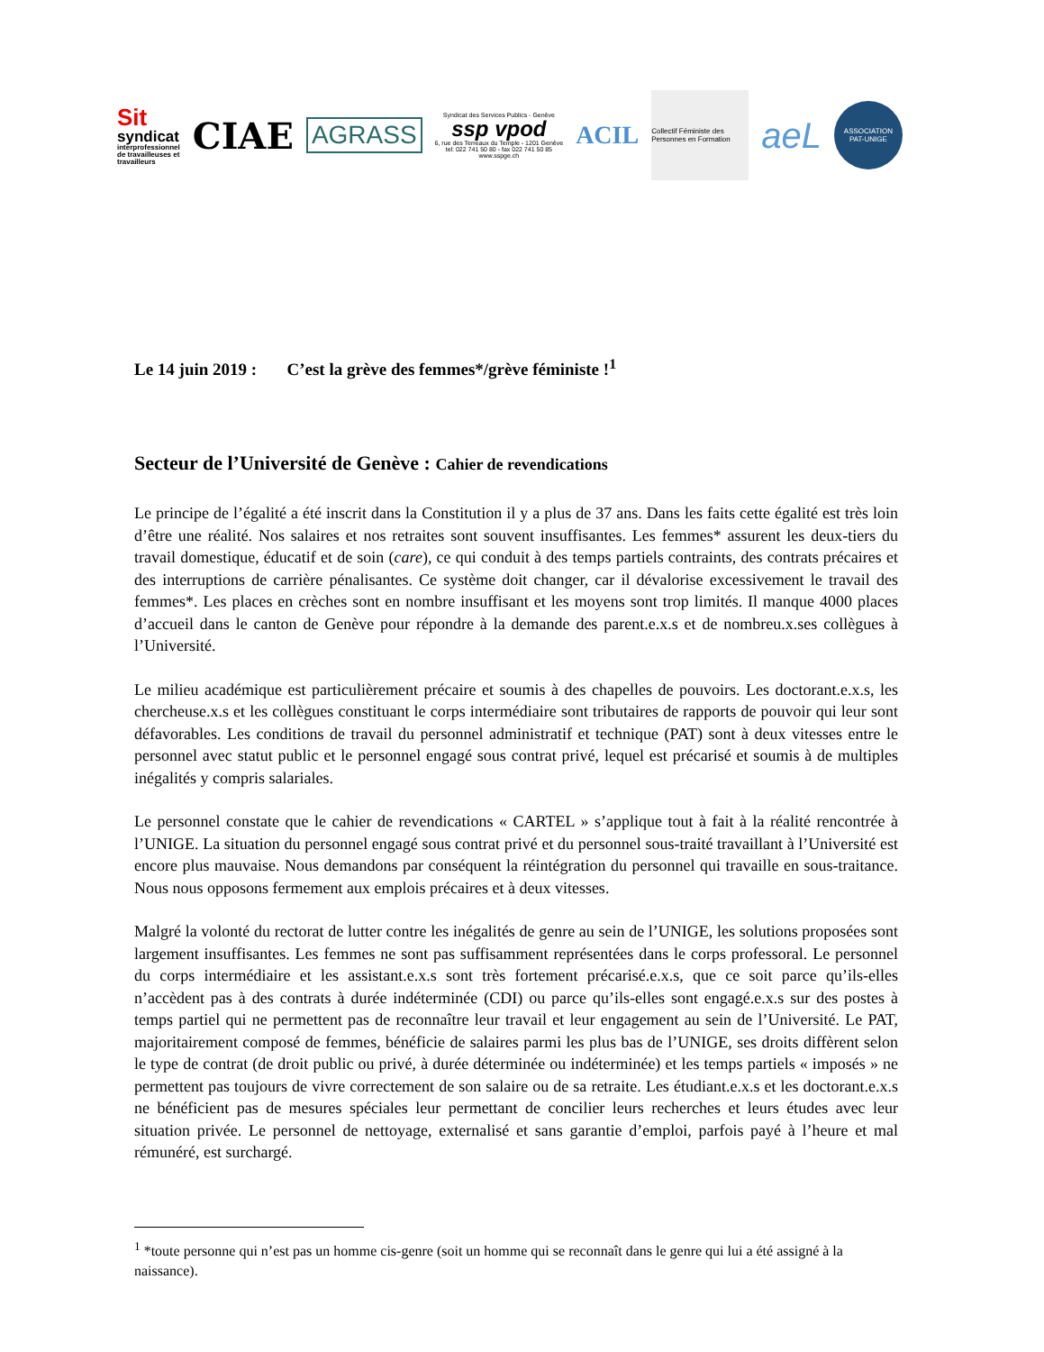Sit
syndicat
interprofessionnel
de travailleuses et
travailleurs
CIAE
AGRASS
Syndicat des Services Publics - Genève
ssp vpod
6, rue des Terreaux du Temple - 1201 Genève
tel: 022 741 50 80 - fax 022 741 50 85
www.sspge.ch
ACIL
Collectif Féministe des Personnes en Formation
aeL
ASSOCIATION
PAT-UNIGE
Le 14 juin 2019 : C’est la grève des femmes*/grève féministe !<sup>1</sup>
Secteur de l’Université de Genève : Cahier de revendications
Le principe de l’égalité a été inscrit dans la Constitution il y a plus de 37 ans. Dans les faits cette égalité est très loin d’être une réalité. Nos salaires et nos retraites sont souvent insuffisantes. Les femmes* assurent les deux-tiers du travail domestique, éducatif et de soin (care), ce qui conduit à des temps partiels contraints, des contrats précaires et des interruptions de carrière pénalisantes. Ce système doit changer, car il dévalorise excessivement le travail des femmes*. Les places en crèches sont en nombre insuffisant et les moyens sont trop limités. Il manque 4000 places d’accueil dans le canton de Genève pour répondre à la demande des parent.e.x.s et de nombreu.x.ses collègues à l’Université.
Le milieu académique est particulièrement précaire et soumis à des chapelles de pouvoirs. Les doctorant.e.x.s, les chercheuse.x.s et les collègues constituant le corps intermédiaire sont tributaires de rapports de pouvoir qui leur sont défavorables. Les conditions de travail du personnel administratif et technique (PAT) sont à deux vitesses entre le personnel avec statut public et le personnel engagé sous contrat privé, lequel est précarisé et soumis à de multiples inégalités y compris salariales.
Le personnel constate que le cahier de revendications « CARTEL » s’applique tout à fait à la réalité rencontrée à l’UNIGE. La situation du personnel engagé sous contrat privé et du personnel sous-traité travaillant à l’Université est encore plus mauvaise. Nous demandons par conséquent la réintégration du personnel qui travaille en sous-traitance. Nous nous opposons fermement aux emplois précaires et à deux vitesses.
Malgré la volonté du rectorat de lutter contre les inégalités de genre au sein de l’UNIGE, les solutions proposées sont largement insuffisantes. Les femmes ne sont pas suffisamment représentées dans le corps professoral. Le personnel du corps intermédiaire et les assistant.e.x.s sont très fortement précarisé.e.x.s, que ce soit parce qu’ils-elles n’accèdent pas à des contrats à durée indéterminée (CDI) ou parce qu’ils-elles sont engagé.e.x.s sur des postes à temps partiel qui ne permettent pas de reconnaître leur travail et leur engagement au sein de l’Université. Le PAT, majoritairement composé de femmes, bénéficie de salaires parmi les plus bas de l’UNIGE, ses droits diffèrent selon le type de contrat (de droit public ou privé, à durée déterminée ou indéterminée) et les temps partiels « imposés » ne permettent pas toujours de vivre correctement de son salaire ou de sa retraite. Les étudiant.e.x.s et les doctorant.e.x.s ne bénéficient pas de mesures spéciales leur permettant de concilier leurs recherches et leurs études avec leur situation privée. Le personnel de nettoyage, externalisé et sans garantie d’emploi, parfois payé à l’heure et mal rémunéré, est surchargé.
<sup>1</sup> *toute personne qui n’est pas un homme cis-genre (soit un homme qui se reconnaît dans le genre qui lui a été assigné à la naissance).